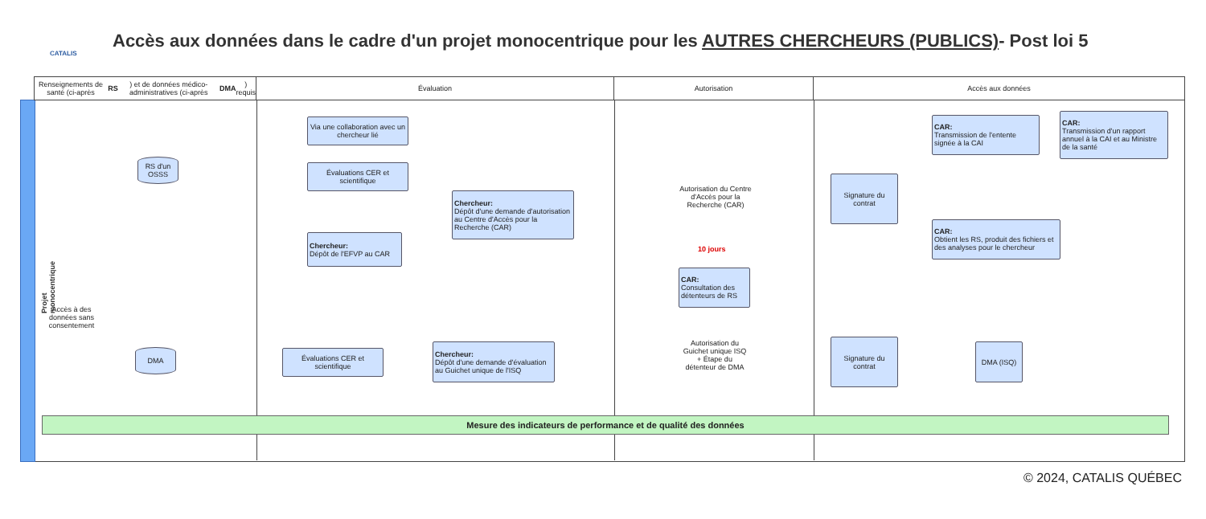CATALIS
Accès aux données dans le cadre d'un projet monocentrique pour les AUTRES CHERCHEURS (PUBLICS)- Post loi 5
Projet monocentrique
Renseignements de santé (ci-après RS) et de données médico-administratives (ci-après DMA) requis
Évaluation Autorisation Accès aux données
Accès à des données sans consentement
RS d'un OSSS
DMA
Via une collaboration avec un chercheur lié
Évaluations CER et scientifique
Chercheur:
Dépôt de l'EFVP au CAR
Chercheur:
Dépôt d'une demande d'autorisation au Centre d'Accès pour la Recherche (CAR)
Évaluations CER et scientifique
Chercheur:
Dépôt d'une demande d'évaluation au Guichet unique de l'ISQ
Autorisation du Centre d'Accès pour la Recherche (CAR)
10 jours
CAR:
Consultation des détenteurs de RS
Autorisation du Guichet unique ISQ + Étape du détenteur de DMA
Signature du contrat
Signature du contrat
CAR:
Transmission de l'entente signée à la CAI
CAR:
Transmission d'un rapport annuel à la CAI et au Ministre de la santé
CAR:
Obtient les RS, produit des fichiers et des analyses pour le chercheur
DMA (ISQ)
Mesure des indicateurs de performance et de qualité des données
© 2024, CATALIS QUÉBEC